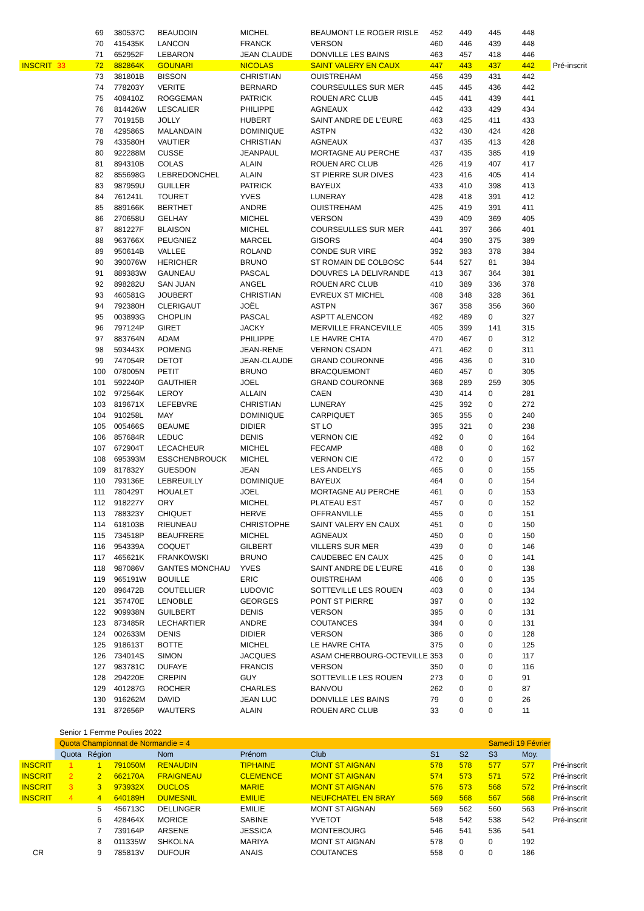| | | 69 | 380537C | BEAUDOIN | MICHEL | BEAUMONT LE ROGER RISLE | 452 | 449 | 445 | 448 | |
| | | 70 | 415435K | LANCON | FRANCK | VERSON | 460 | 446 | 439 | 448 | |
| | | 71 | 652952F | LEBARON | JEAN CLAUDE | DONVILLE LES BAINS | 463 | 457 | 418 | 446 | |
| INSCRIT | 33 | 72 | 882864K | GOUNARI | NICOLAS | SAINT VALERY EN CAUX | 447 | 443 | 437 | 442 | Pré-inscrit |
| | | 73 | 381801B | BISSON | CHRISTIAN | OUISTREHAM | 456 | 439 | 431 | 442 | |
| | | 74 | 778203Y | VERITE | BERNARD | COURSEULLES SUR MER | 445 | 445 | 436 | 442 | |
| | | 75 | 408410Z | ROGGEMAN | PATRICK | ROUEN ARC CLUB | 445 | 441 | 439 | 441 | |
| | | 76 | 814426W | LESCALIER | PHILIPPE | AGNEAUX | 442 | 433 | 429 | 434 | |
| | | 77 | 701915B | JOLLY | HUBERT | SAINT ANDRE DE L'EURE | 463 | 425 | 411 | 433 | |
| | | 78 | 429586S | MALANDAIN | DOMINIQUE | ASTPN | 432 | 430 | 424 | 428 | |
| | | 79 | 433580H | VAUTIER | CHRISTIAN | AGNEAUX | 437 | 435 | 413 | 428 | |
| | | 80 | 922288M | CUSSE | JEANPAUL | MORTAGNE AU PERCHE | 437 | 435 | 385 | 419 | |
| | | 81 | 894310B | COLAS | ALAIN | ROUEN ARC CLUB | 426 | 419 | 407 | 417 | |
| | | 82 | 855698G | LEBREDONCHEL | ALAIN | ST PIERRE SUR DIVES | 423 | 416 | 405 | 414 | |
| | | 83 | 987959U | GUILLER | PATRICK | BAYEUX | 433 | 410 | 398 | 413 | |
| | | 84 | 761241L | TOURET | YVES | LUNERAY | 428 | 418 | 391 | 412 | |
| | | 85 | 889166K | BERTHET | ANDRE | OUISTREHAM | 425 | 419 | 391 | 411 | |
| | | 86 | 270658U | GELHAY | MICHEL | VERSON | 439 | 409 | 369 | 405 | |
| | | 87 | 881227F | BLAISON | MICHEL | COURSEULLES SUR MER | 441 | 397 | 366 | 401 | |
| | | 88 | 963766X | PEUGNIEZ | MARCEL | GISORS | 404 | 390 | 375 | 389 | |
| | | 89 | 950614B | VALLEE | ROLAND | CONDE SUR VIRE | 392 | 383 | 378 | 384 | |
| | | 90 | 390076W | HERICHER | BRUNO | ST ROMAIN DE COLBOSC | 544 | 527 | 81 | 384 | |
| | | 91 | 889383W | GAUNEAU | PASCAL | DOUVRES LA DELIVRANDE | 413 | 367 | 364 | 381 | |
| | | 92 | 898282U | SAN JUAN | ANGEL | ROUEN ARC CLUB | 410 | 389 | 336 | 378 | |
| | | 93 | 460581G | JOUBERT | CHRISTIAN | EVREUX ST MICHEL | 408 | 348 | 328 | 361 | |
| | | 94 | 792380H | CLERIGAUT | JOËL | ASTPN | 367 | 358 | 356 | 360 | |
| | | 95 | 003893G | CHOPLIN | PASCAL | ASPTT ALENCON | 492 | 489 | 0 | 327 | |
| | | 96 | 797124P | GIRET | JACKY | MERVILLE FRANCEVILLE | 405 | 399 | 141 | 315 | |
| | | 97 | 883764N | ADAM | PHILIPPE | LE HAVRE CHTA | 470 | 467 | 0 | 312 | |
| | | 98 | 593443X | POMENG | JEAN-RENE | VERNON CSADN | 471 | 462 | 0 | 311 | |
| | | 99 | 747054R | DETOT | JEAN-CLAUDE | GRAND COURONNE | 496 | 436 | 0 | 310 | |
| | | 100 | 078005N | PETIT | BRUNO | BRACQUEMONT | 460 | 457 | 0 | 305 | |
| | | 101 | 592240P | GAUTHIER | JOEL | GRAND COURONNE | 368 | 289 | 259 | 305 | |
| | | 102 | 972564K | LEROY | ALLAIN | CAEN | 430 | 414 | 0 | 281 | |
| | | 103 | 819671X | LEFEBVRE | CHRISTIAN | LUNERAY | 425 | 392 | 0 | 272 | |
| | | 104 | 910258L | MAY | DOMINIQUE | CARPIQUET | 365 | 355 | 0 | 240 | |
| | | 105 | 005466S | BEAUME | DIDIER | ST LO | 395 | 321 | 0 | 238 | |
| | | 106 | 857684R | LEDUC | DENIS | VERNON CIE | 492 | 0 | 0 | 164 | |
| | | 107 | 672904T | LECACHEUR | MICHEL | FECAMP | 488 | 0 | 0 | 162 | |
| | | 108 | 695393M | ESSCHENBROUCK | MICHEL | VERNON CIE | 472 | 0 | 0 | 157 | |
| | | 109 | 817832Y | GUESDON | JEAN | LES ANDELYS | 465 | 0 | 0 | 155 | |
| | | 110 | 793136E | LEBREUILLY | DOMINIQUE | BAYEUX | 464 | 0 | 0 | 154 | |
| | | 111 | 780429T | HOUALET | JOEL | MORTAGNE AU PERCHE | 461 | 0 | 0 | 153 | |
| | | 112 | 918227Y | ORY | MICHEL | PLATEAU EST | 457 | 0 | 0 | 152 | |
| | | 113 | 788323Y | CHIQUET | HERVE | OFFRANVILLE | 455 | 0 | 0 | 151 | |
| | | 114 | 618103B | RIEUNEAU | CHRISTOPHE | SAINT VALERY EN CAUX | 451 | 0 | 0 | 150 | |
| | | 115 | 734518P | BEAUFRERE | MICHEL | AGNEAUX | 450 | 0 | 0 | 150 | |
| | | 116 | 954339A | COQUET | GILBERT | VILLERS SUR MER | 439 | 0 | 0 | 146 | |
| | | 117 | 465621K | FRANKOWSKI | BRUNO | CAUDEBEC EN CAUX | 425 | 0 | 0 | 141 | |
| | | 118 | 987086V | GANTES MONCHAU | YVES | SAINT ANDRE DE L'EURE | 416 | 0 | 0 | 138 | |
| | | 119 | 965191W | BOUILLE | ERIC | OUISTREHAM | 406 | 0 | 0 | 135 | |
| | | 120 | 896472B | COUTELLIER | LUDOVIC | SOTTEVILLE LES ROUEN | 403 | 0 | 0 | 134 | |
| | | 121 | 357470E | LENOBLE | GEORGES | PONT ST PIERRE | 397 | 0 | 0 | 132 | |
| | | 122 | 909938N | GUILBERT | DENIS | VERSON | 395 | 0 | 0 | 131 | |
| | | 123 | 873485R | LECHARTIER | ANDRE | COUTANCES | 394 | 0 | 0 | 131 | |
| | | 124 | 002633M | DENIS | DIDIER | VERSON | 386 | 0 | 0 | 128 | |
| | | 125 | 918613T | BOTTE | MICHEL | LE HAVRE CHTA | 375 | 0 | 0 | 125 | |
| | | 126 | 734014S | SIMON | JACQUES | ASAM CHERBOURG-OCTEVILLE | 353 | 0 | 0 | 117 | |
| | | 127 | 983781C | DUFAYE | FRANCIS | VERSON | 350 | 0 | 0 | 116 | |
| | | 128 | 294220E | CREPIN | GUY | SOTTEVILLE LES ROUEN | 273 | 0 | 0 | 91 | |
| | | 129 | 401287G | ROCHER | CHARLES | BANVOU | 262 | 0 | 0 | 87 | |
| | | 130 | 916262M | DAVID | JEAN LUC | DONVILLE LES BAINS | 79 | 0 | 0 | 26 | |
| | | 131 | 872656P | WAUTERS | ALAIN | ROUEN ARC CLUB | 33 | 0 | 0 | 11 | |
| | Senior 1 Femme Poulies 2022 | | | | | | | | | | |
| | Quota Championnat de Normandie = 4 | | | | | | | | Samedi 19 Février | | |
| | Quota | Région | | Nom | Prénom | Club | S1 | S2 | S3 | Moy. | |
| INSCRIT | 1 | 1 | 791050M | RENAUDIN | TIPHAINE | MONT ST AIGNAN | 578 | 578 | 577 | 577 | Pré-inscrit |
| INSCRIT | 2 | 2 | 662170A | FRAIGNEAU | CLEMENCE | MONT ST AIGNAN | 574 | 573 | 571 | 572 | Pré-inscrit |
| INSCRIT | 3 | 3 | 973932X | DUCLOS | MARIE | MONT ST AIGNAN | 576 | 573 | 568 | 572 | Pré-inscrit |
| INSCRIT | 4 | 4 | 640189H | DUMESNIL | EMILIE | NEUFCHATEL EN BRAY | 569 | 568 | 567 | 568 | Pré-inscrit |
| | | 5 | 456713C | DELLINGER | EMILIE | MONT ST AIGNAN | 569 | 562 | 560 | 563 | Pré-inscrit |
| | | 6 | 428464X | MORICE | SABINE | YVETOT | 548 | 542 | 538 | 542 | Pré-inscrit |
| | | 7 | 739164P | ARSENE | JESSICA | MONTEBOURG | 546 | 541 | 536 | 541 | |
| | | 8 | 011335W | SHKOLNA | MARIYA | MONT ST AIGNAN | 578 | 0 | 0 | 192 | |
| CR | | 9 | 785813V | DUFOUR | ANAIS | COUTANCES | 558 | 0 | 0 | 186 | |